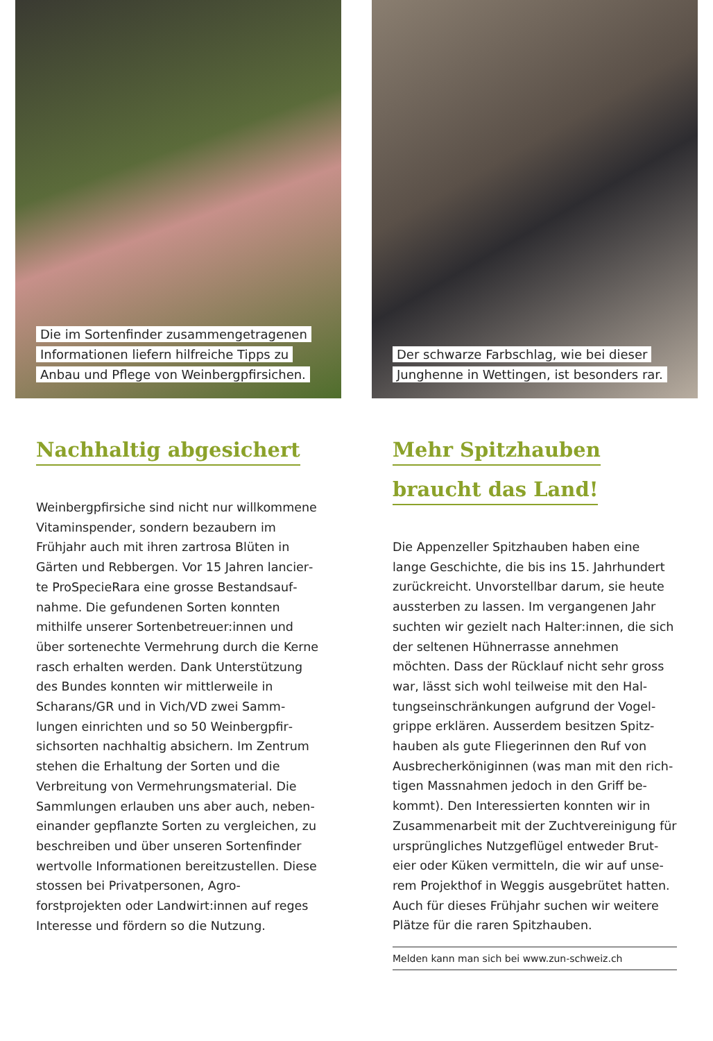Die im Sortenfinder zusammengetragenen
Informationen liefern hilfreiche Tipps zu
Anbau und Pflege von Weinbergpfirsichen.
Nachhaltig abgesichert
Weinbergpfirsiche sind nicht nur willkomme­ne Vitaminspender, sondern bezaubern im Frühjahr auch mit ihren zartrosa Blüten in Gärten und Rebbergen. Vor 15 Jahren lancier­te ProSpecieRara eine grosse Bestandsauf­nahme. Die gefundenen Sorten konnten mithilfe unserer Sortenbetreuer:innen und über sortenechte Vermehrung durch die Ker­ne rasch erhalten werden. Dank Unterstüt­zung des Bundes konnten wir mittlerweile in Scharans/GR und in Vich/VD zwei Samm­lungen einrichten und so 50 Weinbergpfir­sichsorten nachhaltig absichern. Im Zentrum stehen die Erhaltung der Sorten und die Verbreitung von Vermehrungsmaterial. Die Sammlungen erlauben uns aber auch, neben­einander gepflanzte Sorten zu vergleichen, zu beschreiben und über unseren Sortenfin­der wertvolle Informationen bereitzustellen. Diese stossen bei Privatpersonen, Agro­forstprojekten oder Landwirt:innen auf reges Interesse und fördern so die Nutzung.
Der schwarze Farbschlag, wie bei dieser
Junghenne in Wettingen, ist besonders rar.
Mehr Spitzhauben
braucht das Land!
Die Appenzeller Spitzhauben haben eine lange Geschichte, die bis ins 15. Jahrhundert zurückreicht. Unvorstellbar darum, sie heute aussterben zu lassen. Im vergangenen Jahr suchten wir gezielt nach Halter:innen, die sich der seltenen Hühnerrasse annehmen möchten. Dass der Rücklauf nicht sehr gross war, lässt sich wohl teilweise mit den Hal­tungseinschränkungen aufgrund der Vogel­grippe erklären. Ausserdem besitzen Spitz­hauben als gute Fliegerinnen den Ruf von Ausbrecherköniginnen (was man mit den rich­tigen Massnahmen jedoch in den Griff be­kommt). Den Interessierten konnten wir in Zusammenarbeit mit der Zuchtvereinigung für ursprüngliches Nutzgeflügel entweder Brut­eier oder Küken vermitteln, die wir auf unse­rem Projekthof in Weggis ausgebrütet hatten. Auch für dieses Frühjahr suchen wir weitere Plätze für die raren Spitzhauben.
Melden kann man sich bei www.zun-schweiz.ch